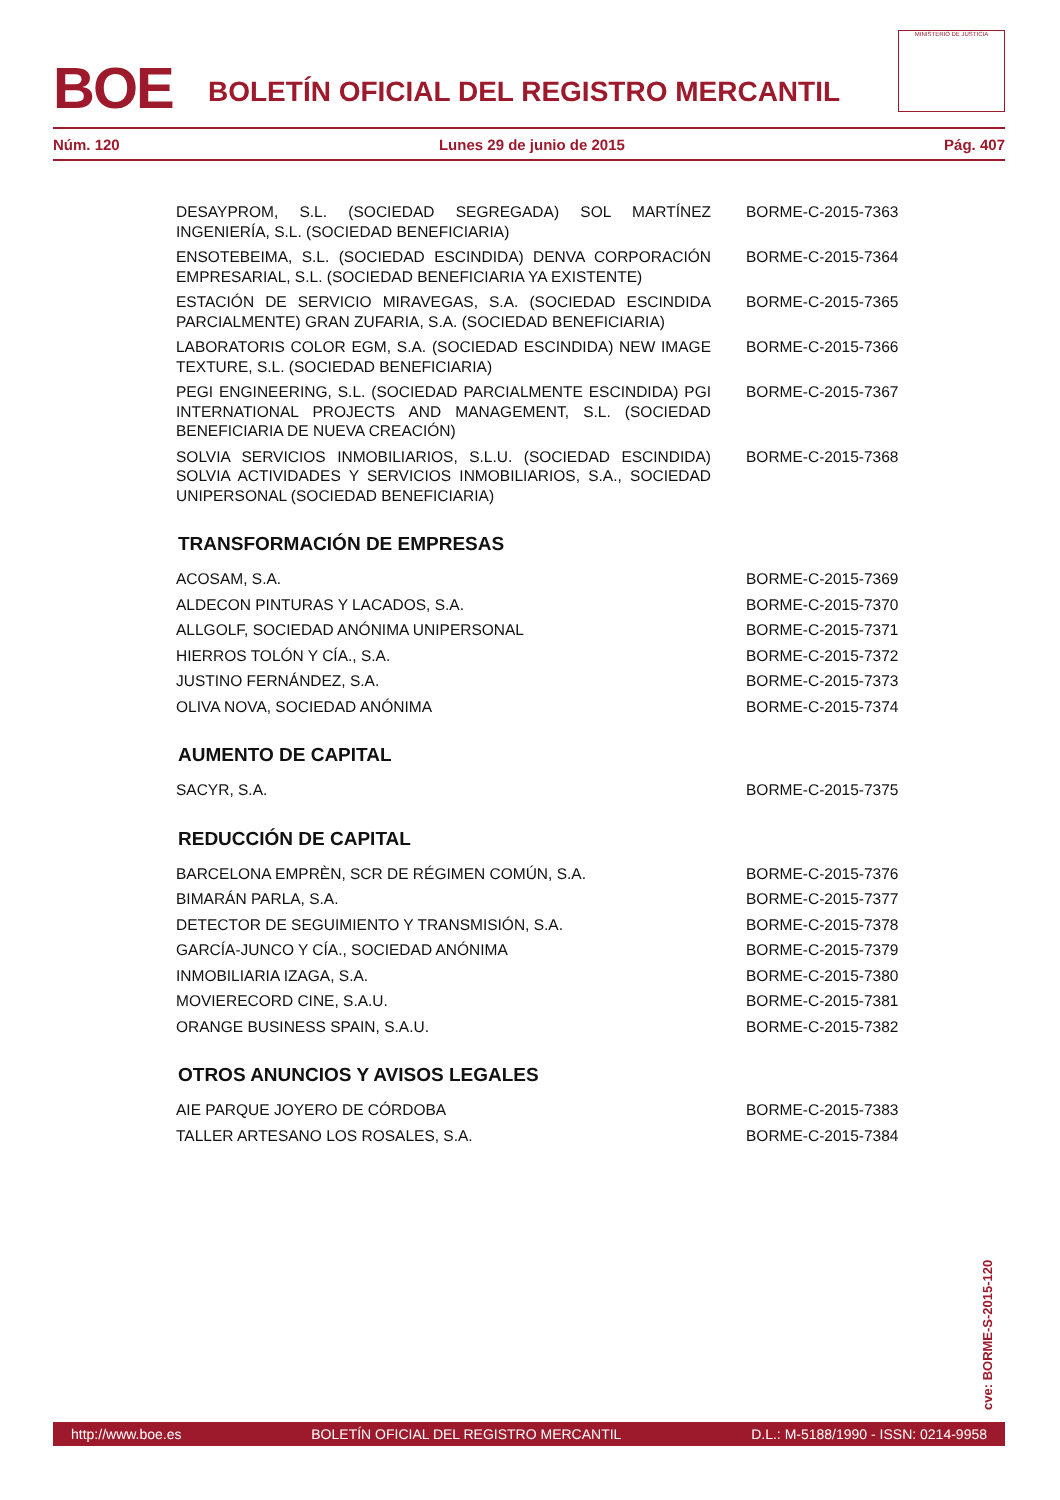BOE
BOLETÍN OFICIAL DEL REGISTRO MERCANTIL
MINISTERIO DE JUSTICIA
Núm. 120 Lunes 29 de junio de 2015 Pág. 407
DESAYPROM, S.L. (SOCIEDAD SEGREGADA) SOL MARTÍNEZ INGENIERÍA, S.L. (SOCIEDAD BENEFICIARIA)
BORME-C-2015-7363
ENSOTEBEIMA, S.L. (SOCIEDAD ESCINDIDA) DENVA CORPORACIÓN EMPRESARIAL, S.L. (SOCIEDAD BENEFICIARIA YA EXISTENTE)
BORME-C-2015-7364
ESTACIÓN DE SERVICIO MIRAVEGAS, S.A. (SOCIEDAD ESCINDIDA PARCIALMENTE) GRAN ZUFARIA, S.A. (SOCIEDAD BENEFICIARIA)
BORME-C-2015-7365
LABORATORIS COLOR EGM, S.A. (SOCIEDAD ESCINDIDA) NEW IMAGE TEXTURE, S.L. (SOCIEDAD BENEFICIARIA)
BORME-C-2015-7366
PEGI ENGINEERING, S.L. (SOCIEDAD PARCIALMENTE ESCINDIDA) PGI INTERNATIONAL PROJECTS AND MANAGEMENT, S.L. (SOCIEDAD BENEFICIARIA DE NUEVA CREACIÓN)
BORME-C-2015-7367
SOLVIA SERVICIOS INMOBILIARIOS, S.L.U. (SOCIEDAD ESCINDIDA) SOLVIA ACTIVIDADES Y SERVICIOS INMOBILIARIOS, S.A., SOCIEDAD UNIPERSONAL (SOCIEDAD BENEFICIARIA)
BORME-C-2015-7368
TRANSFORMACIÓN DE EMPRESAS
ACOSAM, S.A. BORME-C-2015-7369
ALDECON PINTURAS Y LACADOS, S.A. BORME-C-2015-7370
ALLGOLF, SOCIEDAD ANÓNIMA UNIPERSONAL BORME-C-2015-7371
HIERROS TOLÓN Y CÍA., S.A. BORME-C-2015-7372
JUSTINO FERNÁNDEZ, S.A. BORME-C-2015-7373
OLIVA NOVA, SOCIEDAD ANÓNIMA BORME-C-2015-7374
AUMENTO DE CAPITAL
SACYR, S.A. BORME-C-2015-7375
REDUCCIÓN DE CAPITAL
BARCELONA EMPRÈN, SCR DE RÉGIMEN COMÚN, S.A. BORME-C-2015-7376
BIMARÁN PARLA, S.A. BORME-C-2015-7377
DETECTOR DE SEGUIMIENTO Y TRANSMISIÓN, S.A. BORME-C-2015-7378
GARCÍA-JUNCO Y CÍA., SOCIEDAD ANÓNIMA BORME-C-2015-7379
INMOBILIARIA IZAGA, S.A. BORME-C-2015-7380
MOVIERECORD CINE, S.A.U. BORME-C-2015-7381
ORANGE BUSINESS SPAIN, S.A.U. BORME-C-2015-7382
OTROS ANUNCIOS Y AVISOS LEGALES
AIE PARQUE JOYERO DE CÓRDOBA BORME-C-2015-7383
TALLER ARTESANO LOS ROSALES, S.A. BORME-C-2015-7384
cve: BORME-S-2015-120
http://www.boe.es BOLETÍN OFICIAL DEL REGISTRO MERCANTIL D.L.: M-5188/1990 - ISSN: 0214-9958